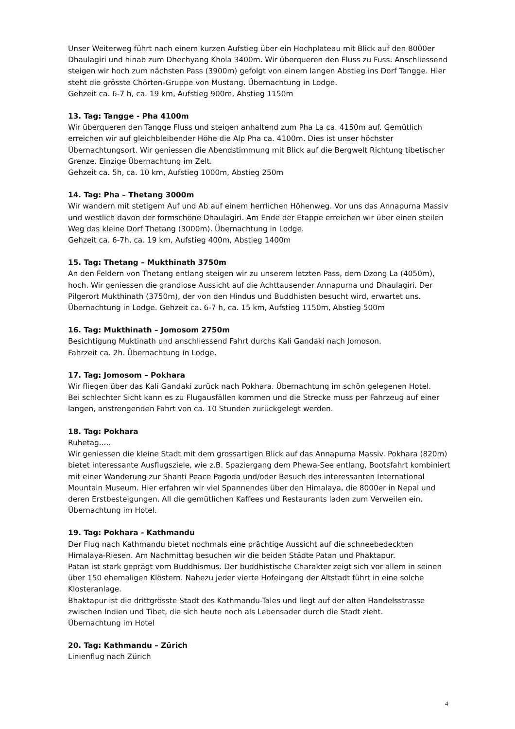Unser Weiterweg führt nach einem kurzen Aufstieg über ein Hochplateau mit Blick auf den 8000er Dhaulagiri und hinab zum Dhechyang Khola 3400m. Wir überqueren den Fluss zu Fuss. Anschliessend steigen wir hoch zum nächsten Pass (3900m) gefolgt von einem langen Abstieg ins Dorf Tangge. Hier steht die grösste Chörten-Gruppe von Mustang. Übernachtung in Lodge.
Gehzeit ca. 6-7 h, ca. 19 km, Aufstieg 900m, Abstieg 1150m
13. Tag: Tangge - Pha 4100m
Wir überqueren den Tangge Fluss und steigen anhaltend zum Pha La ca. 4150m auf. Gemütlich erreichen wir auf gleichbleibender Höhe die Alp Pha ca. 4100m. Dies ist unser höchster Übernachtungsort. Wir geniessen die Abendstimmung mit Blick auf die Bergwelt Richtung tibetischer Grenze. Einzige Übernachtung im Zelt.
Gehzeit ca. 5h, ca. 10 km, Aufstieg 1000m, Abstieg 250m
14. Tag: Pha – Thetang 3000m
Wir wandern mit stetigem Auf und Ab auf einem herrlichen Höhenweg. Vor uns das Annapurna Massiv und westlich davon der formschöne Dhaulagiri. Am Ende der Etappe erreichen wir über einen steilen Weg das kleine Dorf Thetang (3000m). Übernachtung in Lodge.
Gehzeit ca. 6-7h, ca. 19 km, Aufstieg 400m, Abstieg 1400m
15. Tag: Thetang – Mukthinath 3750m
An den Feldern von Thetang entlang steigen wir zu unserem letzten Pass, dem Dzong La (4050m), hoch. Wir geniessen die grandiose Aussicht auf die Achttausender Annapurna und Dhaulagiri. Der Pilgerort Mukthinath (3750m), der von den Hindus und Buddhisten besucht wird, erwartet uns. Übernachtung in Lodge. Gehzeit ca. 6-7 h, ca. 15 km, Aufstieg 1150m, Abstieg 500m
16. Tag: Mukthinath – Jomosom 2750m
Besichtigung Muktinath und anschliessend Fahrt durchs Kali Gandaki nach Jomoson.
Fahrzeit ca. 2h. Übernachtung in Lodge.
17. Tag: Jomosom – Pokhara
Wir fliegen über das Kali Gandaki zurück nach Pokhara. Übernachtung im schön gelegenen Hotel.
Bei schlechter Sicht kann es zu Flugausfällen kommen und die Strecke muss per Fahrzeug auf einer langen, anstrengenden Fahrt von ca. 10 Stunden zurückgelegt werden.
18. Tag: Pokhara
Ruhetag.....
Wir geniessen die kleine Stadt mit dem grossartigen Blick auf das Annapurna Massiv. Pokhara (820m) bietet interessante Ausflugsziele, wie z.B. Spaziergang dem Phewa-See entlang, Bootsfahrt kombiniert mit einer Wanderung zur Shanti Peace Pagoda und/oder Besuch des interessanten International Mountain Museum. Hier erfahren wir viel Spannendes über den Himalaya, die 8000er in Nepal und deren Erstbesteigungen. All die gemütlichen Kaffees und Restaurants laden zum Verweilen ein. Übernachtung im Hotel.
19. Tag: Pokhara - Kathmandu
Der Flug nach Kathmandu bietet nochmals eine prächtige Aussicht auf die schneebedeckten Himalaya-Riesen. Am Nachmittag besuchen wir die beiden Städte Patan und Phaktapur.
Patan ist stark geprägt vom Buddhismus. Der buddhistische Charakter zeigt sich vor allem in seinen über 150 ehemaligen Klöstern. Nahezu jeder vierte Hofeingang der Altstadt führt in eine solche Klosteranlage.
Bhaktapur ist die drittgrösste Stadt des Kathmandu-Tales und liegt auf der alten Handelsstrasse zwischen Indien und Tibet, die sich heute noch als Lebensader durch die Stadt zieht.
Übernachtung im Hotel
20. Tag: Kathmandu – Zürich
Linienflug nach Zürich
4